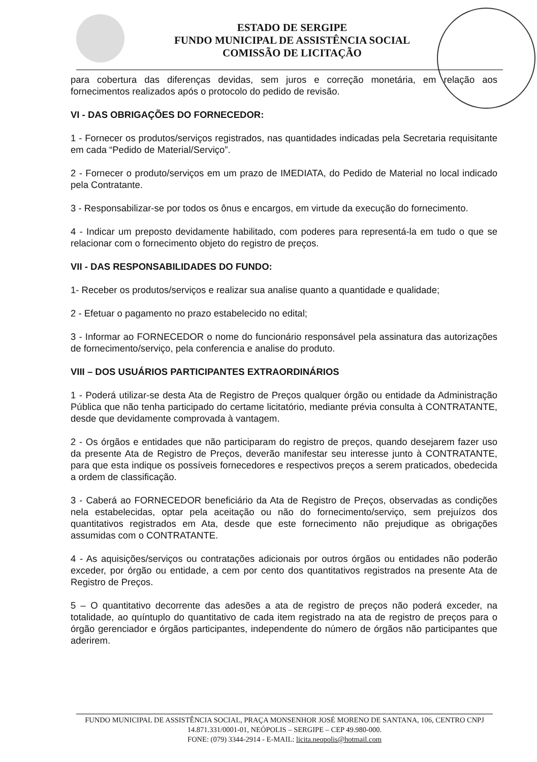ESTADO DE SERGIPE
FUNDO MUNICIPAL DE ASSISTÊNCIA SOCIAL
COMISSÃO DE LICITAÇÃO
para cobertura das diferenças devidas, sem juros e correção monetária, em relação aos fornecimentos realizados após o protocolo do pedido de revisão.
VI - DAS OBRIGAÇÕES DO FORNECEDOR:
1 - Fornecer os produtos/serviços registrados, nas quantidades indicadas pela Secretaria requisitante em cada “Pedido de Material/Serviço”.
2 - Fornecer o produto/serviços em um prazo de IMEDIATA, do Pedido de Material no local indicado pela Contratante.
3 - Responsabilizar-se por todos os ônus e encargos, em virtude da execução do fornecimento.
4 - Indicar um preposto devidamente habilitado, com poderes para representá-la em tudo o que se relacionar com o fornecimento objeto do registro de preços.
VII - DAS RESPONSABILIDADES DO FUNDO:
1- Receber os produtos/serviços e realizar sua analise quanto a quantidade e qualidade;
2 - Efetuar o pagamento no prazo estabelecido no edital;
3 - Informar ao FORNECEDOR o nome do funcionário responsável pela assinatura das autorizações de fornecimento/serviço, pela conferencia e analise do produto.
VIII – DOS USUÁRIOS PARTICIPANTES EXTRAORDINÁRIOS
1 - Poderá utilizar-se desta Ata de Registro de Preços qualquer órgão ou entidade da Administração Pública que não tenha participado do certame licitatório, mediante prévia consulta à CONTRATANTE, desde que devidamente comprovada à vantagem.
2 - Os órgãos e entidades que não participaram do registro de preços, quando desejarem fazer uso da presente Ata de Registro de Preços, deverão manifestar seu interesse junto à CONTRATANTE, para que esta indique os possíveis fornecedores e respectivos preços a serem praticados, obedecida a ordem de classificação.
3 - Caberá ao FORNECEDOR beneficiário da Ata de Registro de Preços, observadas as condições nela estabelecidas, optar pela aceitação ou não do fornecimento/serviço, sem prejuízos dos quantitativos registrados em Ata, desde que este fornecimento não prejudique as obrigações assumidas com o CONTRATANTE.
4 - As aquisições/serviços ou contratações adicionais por outros órgãos ou entidades não poderão exceder, por órgão ou entidade, a cem por cento dos quantitativos registrados na presente Ata de Registro de Preços.
5 – O quantitativo decorrente das adesões a ata de registro de preços não poderá exceder, na totalidade, ao quíntuplo do quantitativo de cada item registrado na ata de registro de preços para o órgão gerenciador e órgãos participantes, independente do número de órgãos não participantes que aderirem.
FUNDO MUNICIPAL DE ASSISTÊNCIA SOCIAL, PRAÇA MONSENHOR JOSÉ MORENO DE SANTANA, 106, CENTRO CNPJ 14.871.331/0001-01, NEÓPOLIS – SERGIPE – CEP 49.980-000.
FONE: (079) 3344-2914 - E-MAIL: licita.neopolis@hotmail.com